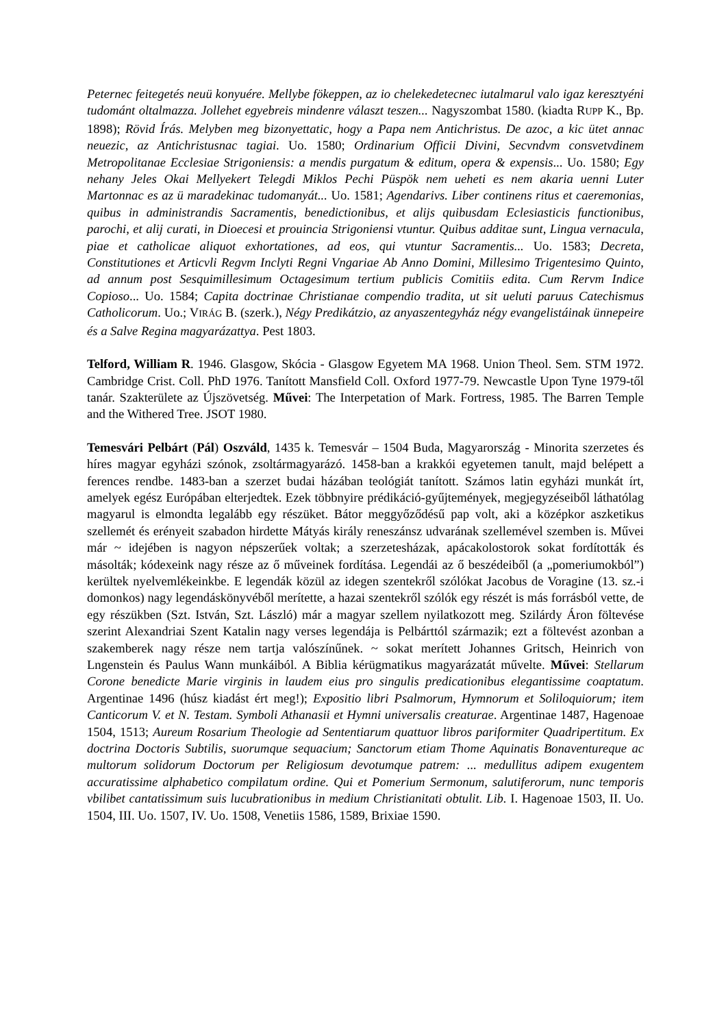Peternec feitegetés neuü konyuére. Mellybe fökeppen, az io chelekedetecnec iutalmarul valo igaz keresztyéni tudománt oltalmazza. Jollehet egyebreis mindenre választ teszen... Nagyszombat 1580. (kiadta RUPP K., Bp. 1898); Rövid Írás. Melyben meg bizonyettatic, hogy a Papa nem Antichristus. De azoc, a kic ütet annac neuezic, az Antichristusnac tagiai. Uo. 1580; Ordinarium Officii Divini, Secvndvm consvetvdinem Metropolitanae Ecclesiae Strigoniensis: a mendis purgatum & editum, opera & expensis... Uo. 1580; Egy nehany Jeles Okai Mellyekert Telegdi Miklos Pechi Püspök nem ueheti es nem akaria uenni Luter Martonnac es az ü maradekinac tudomanyát... Uo. 1581; Agendarivs. Liber continens ritus et caeremonias, quibus in administrandis Sacramentis, benedictionibus, et alijs quibusdam Eclesiasticis functionibus, parochi, et alij curati, in Dioecesi et prouincia Strigoniensi vtuntur. Quibus additae sunt, Lingua vernacula, piae et catholicae aliquot exhortationes, ad eos, qui vtuntur Sacramentis... Uo. 1583; Decreta, Constitutiones et Articvli Regvm Inclyti Regni Vngariae Ab Anno Domini, Millesimo Trigentesimo Quinto, ad annum post Sesquimillesimum Octagesimum tertium publicis Comitiis edita. Cum Rervm Indice Copioso... Uo. 1584; Capita doctrinae Christianae compendio tradita, ut sit ueluti paruus Catechismus Catholicorum. Uo.; VIRÁG B. (szerk.), Négy Predikátzio, az anyaszentegyház négy evangelistáinak ünnepeire és a Salve Regina magyarázattya. Pest 1803.
Telford, William R. 1946. Glasgow, Skócia - Glasgow Egyetem MA 1968. Union Theol. Sem. STM 1972. Cambridge Crist. Coll. PhD 1976. Tanított Mansfield Coll. Oxford 1977-79. Newcastle Upon Tyne 1979-től tanár. Szakterülete az Újszövetség. Művei: The Interpetation of Mark. Fortress, 1985. The Barren Temple and the Withered Tree. JSOT 1980.
Temesvári Pelbárt (Pál) Oszváld, 1435 k. Temesvár – 1504 Buda, Magyarország - Minorita szerzetes és híres magyar egyházi szónok, zsoltármagyarázó. 1458-ban a krakkói egyetemen tanult, majd belépett a ferences rendbe. 1483-ban a szerzet budai házában teológiát tanított. Számos latin egyházi munkát írt, amelyek egész Európában elterjedtek. Ezek többnyire prédikáció-gyűjtemények, megjegyzéseiből láthatólag magyarul is elmondta legalább egy részüket. Bátor meggyőződésű pap volt, aki a középkor aszketikus szellemét és erényeit szabadon hirdette Mátyás király reneszánsz udvarának szellemével szemben is. Művei már ~ idejében is nagyon népszerűek voltak; a szerzetesházak, apácakolostorok sokat fordították és másolták; kódexeink nagy része az ő műveinek fordítása. Legendái az ő beszédeiből (a „pomeriumokból”) kerültek nyelvemlékeinkbe. E legendák közül az idegen szentekről szólókat Jacobus de Voragine (13. sz.-i domonkos) nagy legendáskönyvéből merítette, a hazai szentekről szólók egy részét is más forrásból vette, de egy részükben (Szt. István, Szt. László) már a magyar szellem nyilatkozott meg. Szilárdy Áron föltevése szerint Alexandriai Szent Katalin nagy verses legendája is Pelbárttól származik; ezt a föltevést azonban a szakemberek nagy része nem tartja valószínűnek. ~ sokat merített Johannes Gritsch, Heinrich von Lngenstein és Paulus Wann munkáiból. A Biblia kérügmatikus magyarázatát művelte. Művei: Stellarum Corone benedicte Marie virginis in laudem eius pro singulis predicationibus elegantissime coaptatum. Argentinae 1496 (húsz kiadást ért meg!); Expositio libri Psalmorum, Hymnorum et Soliloquiorum; item Canticorum V. et N. Testam. Symboli Athanasii et Hymni universalis creaturae. Argentinae 1487, Hagenoae 1504, 1513; Aureum Rosarium Theologie ad Sententiarum quattuor libros pariformiter Quadripertitum. Ex doctrina Doctoris Subtilis, suorumque sequacium; Sanctorum etiam Thome Aquinatis Bonaventureque ac multorum solidorum Doctorum per Religiosum devotumque patrem: ... medullitus adipem exugentem accuratissime alphabetico compilatum ordine. Qui et Pomerium Sermonum, salutiferorum, nunc temporis vbilibet cantatissimum suis lucubrationibus in medium Christianitati obtulit. Lib. I. Hagenoae 1503, II. Uo. 1504, III. Uo. 1507, IV. Uo. 1508, Venetiis 1586, 1589, Brixiae 1590.